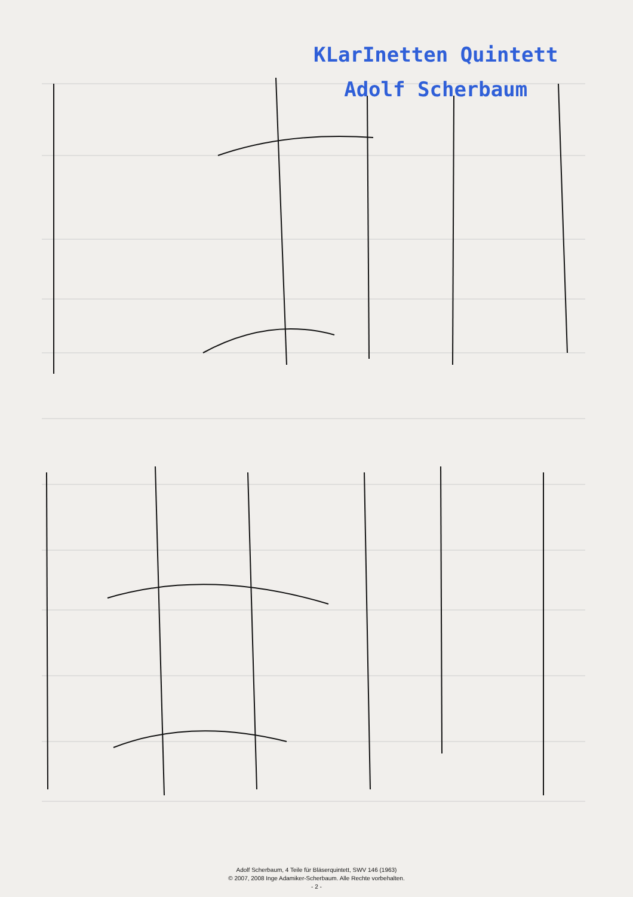KLarInetten Quintett
Adolf Scherbaum
Adolf Scherbaum, 4 Teile für Bläserquintett, SWV 146 (1963)
© 2007, 2008 Inge Adamiker-Scherbaum. Alle Rechte vorbehalten.
- 2 -